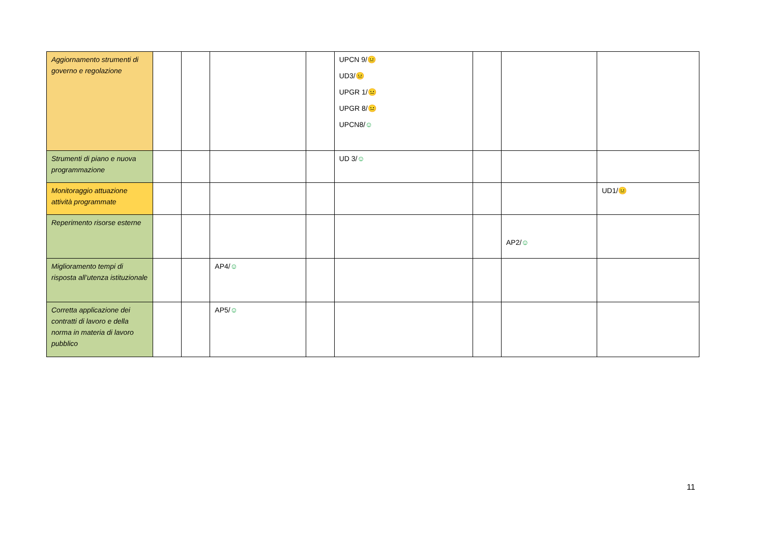| Aggiornamento strumenti di governo e regolazione | | | | | UPCN 9/ 😐 UD3/ 😐 UPGR 1/ 😐 UPGR 8/ 😐 UPCN8/ ☺ | | | |
| Strumenti di piano e nuova programmazione | | | | | UD 3/ ☺ | | | |
| Monitoraggio attuazione attività programmate | | | | | | | | UD1/ 😐 |
| Reperimento risorse esterne | | | | | | | AP2/ ☺ | |
| Miglioramento tempi di risposta all’utenza istituzionale | | | AP4/ ☺ | | | | | |
| Corretta applicazione dei contratti di lavoro e della norma in materia di lavoro pubblico | | | AP5/ ☺ | | | | | |
11